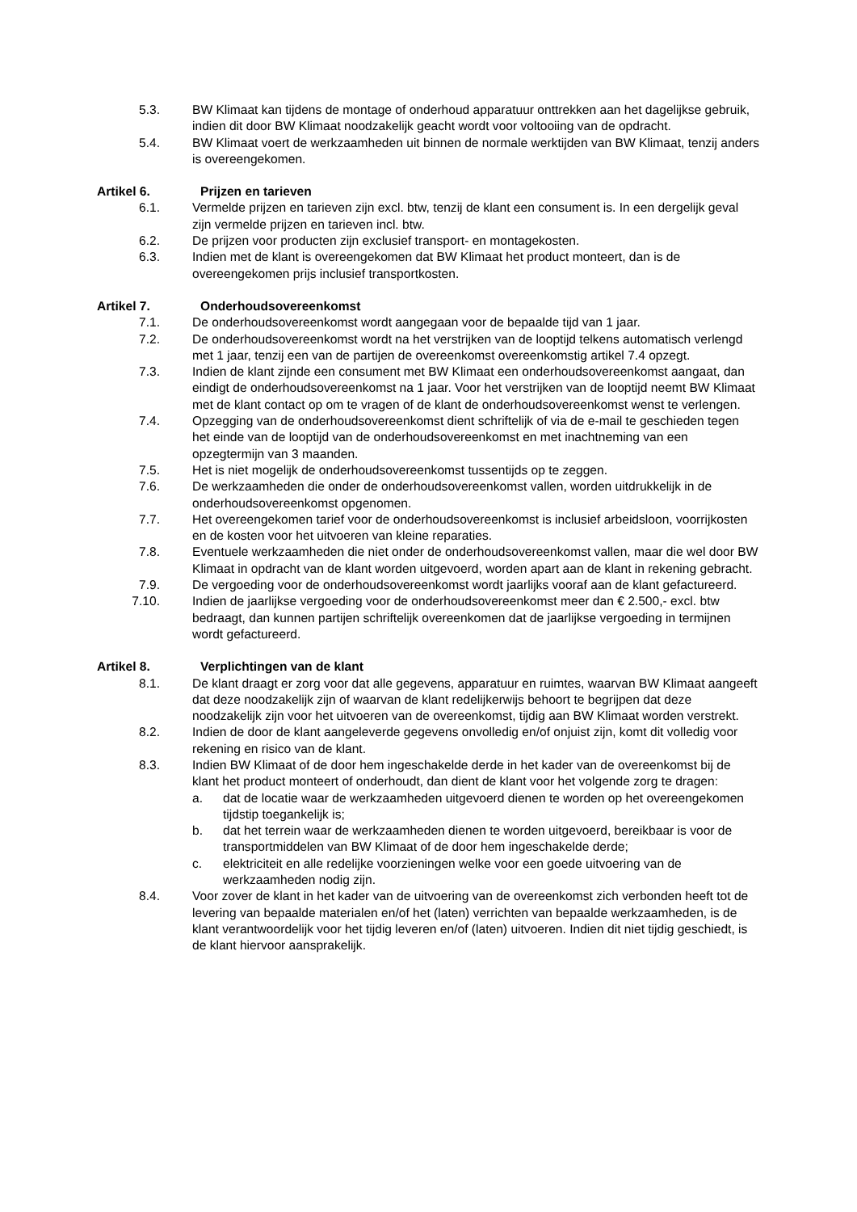5.3. BW Klimaat kan tijdens de montage of onderhoud apparatuur onttrekken aan het dagelijkse gebruik, indien dit door BW Klimaat noodzakelijk geacht wordt voor voltooiing van de opdracht.
5.4. BW Klimaat voert de werkzaamheden uit binnen de normale werktijden van BW Klimaat, tenzij anders is overeengekomen.
Artikel 6. Prijzen en tarieven
6.1. Vermelde prijzen en tarieven zijn excl. btw, tenzij de klant een consument is. In een dergelijk geval zijn vermelde prijzen en tarieven incl. btw.
6.2. De prijzen voor producten zijn exclusief transport- en montagekosten.
6.3. Indien met de klant is overeengekomen dat BW Klimaat het product monteert, dan is de overeengekomen prijs inclusief transportkosten.
Artikel 7. Onderhoudsovereenkomst
7.1. De onderhoudsovereenkomst wordt aangegaan voor de bepaalde tijd van 1 jaar.
7.2. De onderhoudsovereenkomst wordt na het verstrijken van de looptijd telkens automatisch verlengd met 1 jaar, tenzij een van de partijen de overeenkomst overeenkomstig artikel 7.4 opzegt.
7.3. Indien de klant zijnde een consument met BW Klimaat een onderhoudsovereenkomst aangaat, dan eindigt de onderhoudsovereenkomst na 1 jaar. Voor het verstrijken van de looptijd neemt BW Klimaat met de klant contact op om te vragen of de klant de onderhoudsovereenkomst wenst te verlengen.
7.4. Opzegging van de onderhoudsovereenkomst dient schriftelijk of via de e-mail te geschieden tegen het einde van de looptijd van de onderhoudsovereenkomst en met inachtneming van een opzegtermijn van 3 maanden.
7.5. Het is niet mogelijk de onderhoudsovereenkomst tussentijds op te zeggen.
7.6. De werkzaamheden die onder de onderhoudsovereenkomst vallen, worden uitdrukkelijk in de onderhoudsovereenkomst opgenomen.
7.7. Het overeengekomen tarief voor de onderhoudsovereenkomst is inclusief arbeidsloon, voorrijkosten en de kosten voor het uitvoeren van kleine reparaties.
7.8. Eventuele werkzaamheden die niet onder de onderhoudsovereenkomst vallen, maar die wel door BW Klimaat in opdracht van de klant worden uitgevoerd, worden apart aan de klant in rekening gebracht.
7.9. De vergoeding voor de onderhoudsovereenkomst wordt jaarlijks vooraf aan de klant gefactureerd.
7.10. Indien de jaarlijkse vergoeding voor de onderhoudsovereenkomst meer dan € 2.500,- excl. btw bedraagt, dan kunnen partijen schriftelijk overeenkomen dat de jaarlijkse vergoeding in termijnen wordt gefactureerd.
Artikel 8. Verplichtingen van de klant
8.1. De klant draagt er zorg voor dat alle gegevens, apparatuur en ruimtes, waarvan BW Klimaat aangeeft dat deze noodzakelijk zijn of waarvan de klant redelijkerwijs behoort te begrijpen dat deze noodzakelijk zijn voor het uitvoeren van de overeenkomst, tijdig aan BW Klimaat worden verstrekt.
8.2. Indien de door de klant aangeleverde gegevens onvolledig en/of onjuist zijn, komt dit volledig voor rekening en risico van de klant.
8.3. Indien BW Klimaat of de door hem ingeschakelde derde in het kader van de overeenkomst bij de klant het product monteert of onderhoudt, dan dient de klant voor het volgende zorg te dragen:
a. dat de locatie waar de werkzaamheden uitgevoerd dienen te worden op het overeengekomen tijdstip toegankelijk is;
b. dat het terrein waar de werkzaamheden dienen te worden uitgevoerd, bereikbaar is voor de transportmiddelen van BW Klimaat of de door hem ingeschakelde derde;
c. elektriciteit en alle redelijke voorzieningen welke voor een goede uitvoering van de werkzaamheden nodig zijn.
8.4. Voor zover de klant in het kader van de uitvoering van de overeenkomst zich verbonden heeft tot de levering van bepaalde materialen en/of het (laten) verrichten van bepaalde werkzaamheden, is de klant verantwoordelijk voor het tijdig leveren en/of (laten) uitvoeren. Indien dit niet tijdig geschiedt, is de klant hiervoor aansprakelijk.